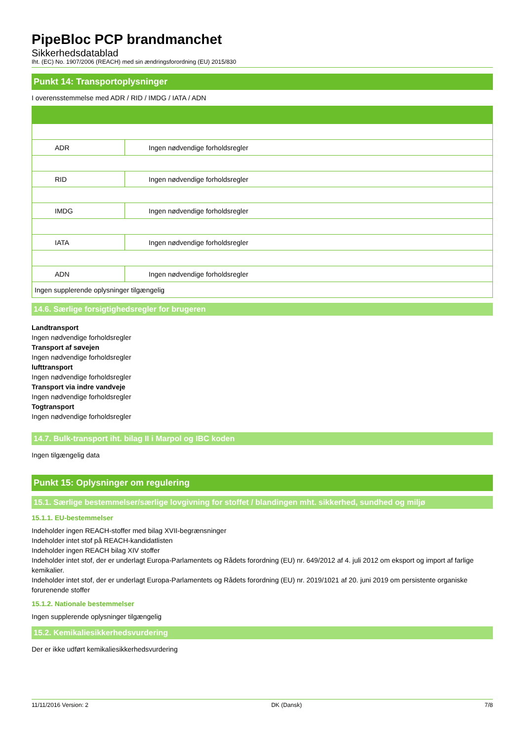PipeBloc PCP brandmanchet
Sikkerhedsdatablad
Iht. (EC) No. 1907/2006 (REACH) med sin ændringsforordning (EU) 2015/830
Punkt 14: Transportoplysninger
I overensstemmelse med ADR / RID / IMDG / IATA / ADN
| ADR | Ingen nødvendige forholdsregler |
| RID | Ingen nødvendige forholdsregler |
| IMDG | Ingen nødvendige forholdsregler |
| IATA | Ingen nødvendige forholdsregler |
| ADN | Ingen nødvendige forholdsregler |
| Ingen supplerende oplysninger tilgængelig | |
14.6. Særlige forsigtighedsregler for brugeren
Landtransport
Ingen nødvendige forholdsregler
Transport af søvejen
Ingen nødvendige forholdsregler
lufttransport
Ingen nødvendige forholdsregler
Transport via indre vandveje
Ingen nødvendige forholdsregler
Togtransport
Ingen nødvendige forholdsregler
14.7. Bulk-transport iht. bilag II i Marpol og IBC koden
Ingen tilgængelig data
Punkt 15: Oplysninger om regulering
15.1. Særlige bestemmelser/særlige lovgivning for stoffet / blandingen mht. sikkerhed, sundhed og miljø
15.1.1. EU-bestemmelser
Indeholder ingen REACH-stoffer med bilag XVII-begrænsninger
Indeholder intet stof på REACH-kandidatlisten
Indeholder ingen REACH bilag XIV stoffer
Indeholder intet stof, der er underlagt Europa-Parlamentets og Rådets forordning (EU) nr. 649/2012 af 4. juli 2012 om eksport og import af farlige kemikalier.
Indeholder intet stof, der er underlagt Europa-Parlamentets og Rådets forordning (EU) nr. 2019/1021 af 20. juni 2019 om persistente organiske forurenende stoffer
15.1.2. Nationale bestemmelser
Ingen supplerende oplysninger tilgængelig
15.2. Kemikaliesikkerhedsvurdering
Der er ikke udført kemikaliesikkerhedsvurdering
11/11/2016 Version: 2 DK (Dansk) 7/8